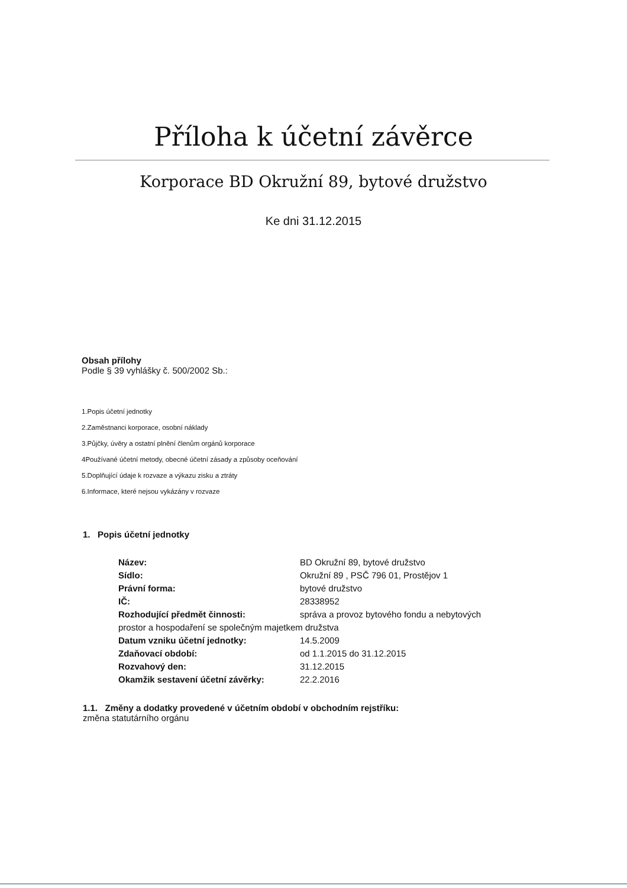Příloha k účetní závěrce
Korporace BD Okružní 89, bytové družstvo
Ke dni 31.12.2015
Obsah přílohy
Podle § 39 vyhlášky č. 500/2002 Sb.:
1.Popis účetní jednotky
2.Zaměstnanci korporace, osobní náklady
3.Půjčky, úvěry a ostatní plnění členům orgánů korporace
4Používané účetní metody, obecné účetní zásady a způsoby oceňování
5.Doplňující údaje k rozvaze a výkazu zisku a ztráty
6.Informace, které nejsou vykázány v rozvaze
1. Popis účetní jednotky
Název: BD Okružní 89, bytové družstvo
Sídlo: Okružní 89 , PSČ 796 01, Prostějov 1
Právní forma: bytové družstvo
IČ: 28338952
Rozhodující předmět činnosti: správa a provoz bytového fondu a nebytových
prostor a hospodaření se společným majetkem družstva
Datum vzniku účetní jednotky: 14.5.2009
Zdaňovací období: od 1.1.2015 do 31.12.2015
Rozvahový den: 31.12.2015
Okamžik sestavení účetní závěrky: 22.2.2016
1.1. Změny a dodatky provedené v účetním období v obchodním rejstříku:
změna statutárního orgánu